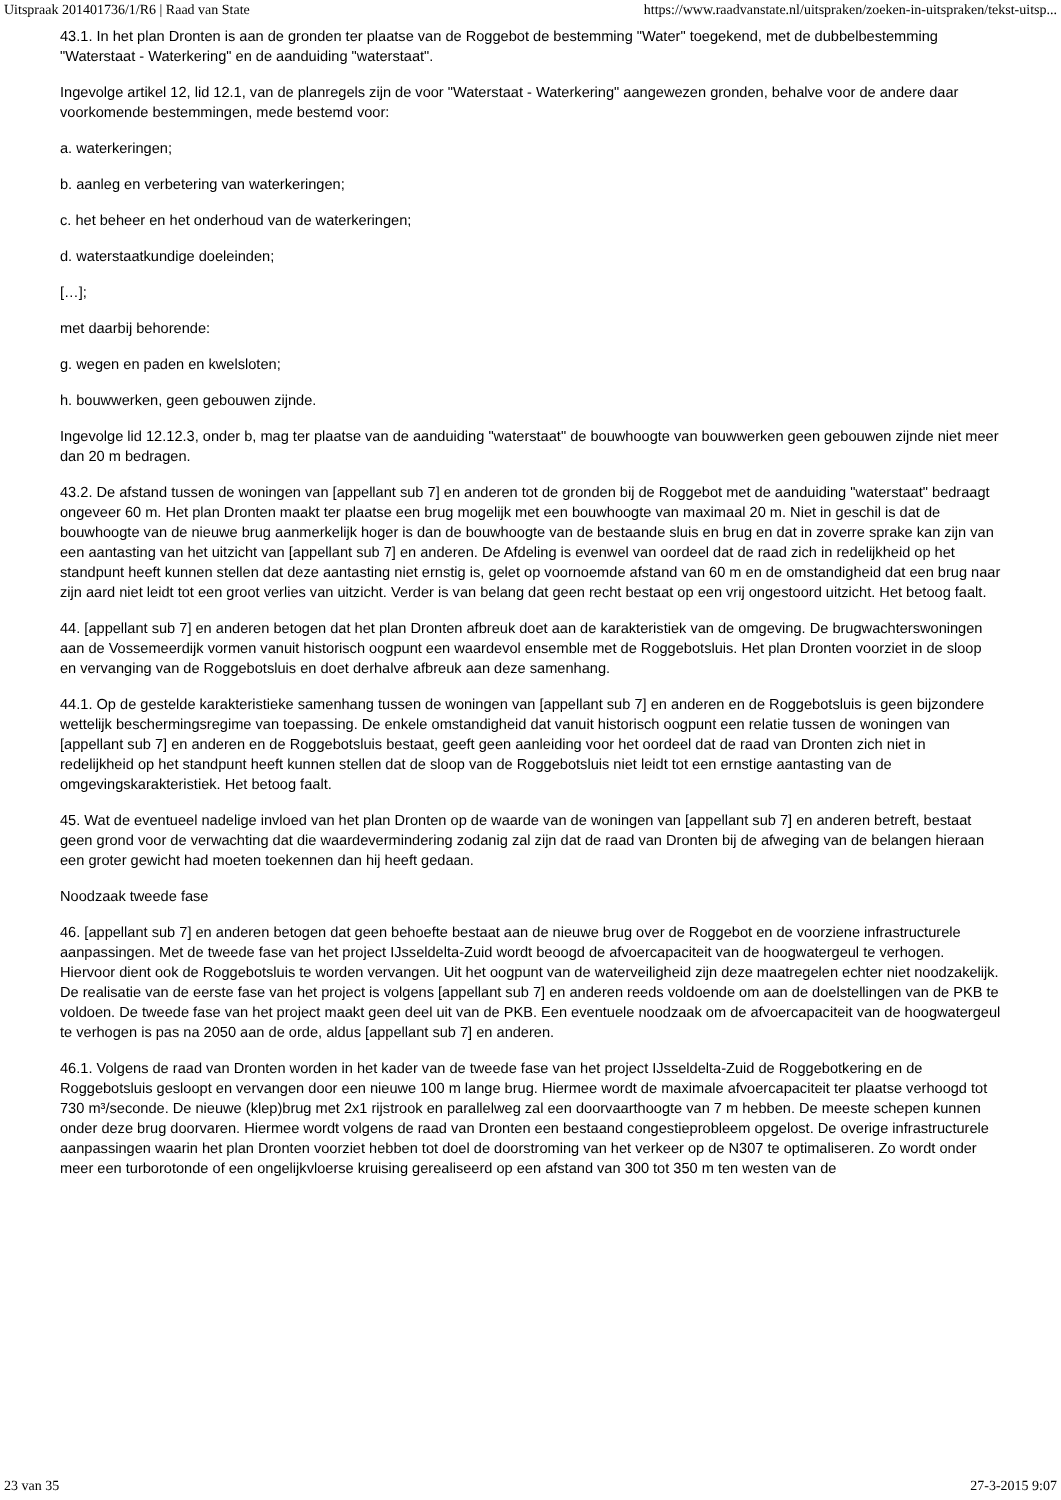Uitspraak 201401736/1/R6 | Raad van State https://www.raadvanstate.nl/uitspraken/zoeken-in-uitspraken/tekst-uitsp...
43.1. In het plan Dronten is aan de gronden ter plaatse van de Roggebot de bestemming "Water" toegekend, met de dubbelbestemming "Waterstaat - Waterkering" en de aanduiding "waterstaat".
Ingevolge artikel 12, lid 12.1, van de planregels zijn de voor "Waterstaat - Waterkering" aangewezen gronden, behalve voor de andere daar voorkomende bestemmingen, mede bestemd voor:
a. waterkeringen;
b. aanleg en verbetering van waterkeringen;
c. het beheer en het onderhoud van de waterkeringen;
d. waterstaatkundige doeleinden;
[…];
met daarbij behorende:
g. wegen en paden en kwelsloten;
h. bouwwerken, geen gebouwen zijnde.
Ingevolge lid 12.12.3, onder b, mag ter plaatse van de aanduiding "waterstaat" de bouwhoogte van bouwwerken geen gebouwen zijnde niet meer dan 20 m bedragen.
43.2. De afstand tussen de woningen van [appellant sub 7] en anderen tot de gronden bij de Roggebot met de aanduiding "waterstaat" bedraagt ongeveer 60 m. Het plan Dronten maakt ter plaatse een brug mogelijk met een bouwhoogte van maximaal 20 m. Niet in geschil is dat de bouwhoogte van de nieuwe brug aanmerkelijk hoger is dan de bouwhoogte van de bestaande sluis en brug en dat in zoverre sprake kan zijn van een aantasting van het uitzicht van [appellant sub 7] en anderen. De Afdeling is evenwel van oordeel dat de raad zich in redelijkheid op het standpunt heeft kunnen stellen dat deze aantasting niet ernstig is, gelet op voornoemde afstand van 60 m en de omstandigheid dat een brug naar zijn aard niet leidt tot een groot verlies van uitzicht. Verder is van belang dat geen recht bestaat op een vrij ongestoord uitzicht. Het betoog faalt.
44. [appellant sub 7] en anderen betogen dat het plan Dronten afbreuk doet aan de karakteristiek van de omgeving. De brugwachterswoningen aan de Vossemeerdijk vormen vanuit historisch oogpunt een waardevol ensemble met de Roggebotsluis. Het plan Dronten voorziet in de sloop en vervanging van de Roggebotsluis en doet derhalve afbreuk aan deze samenhang.
44.1. Op de gestelde karakteristieke samenhang tussen de woningen van [appellant sub 7] en anderen en de Roggebotsluis is geen bijzondere wettelijk beschermingsregime van toepassing. De enkele omstandigheid dat vanuit historisch oogpunt een relatie tussen de woningen van [appellant sub 7] en anderen en de Roggebotsluis bestaat, geeft geen aanleiding voor het oordeel dat de raad van Dronten zich niet in redelijkheid op het standpunt heeft kunnen stellen dat de sloop van de Roggebotsluis niet leidt tot een ernstige aantasting van de omgevingskarakteristiek. Het betoog faalt.
45. Wat de eventueel nadelige invloed van het plan Dronten op de waarde van de woningen van [appellant sub 7] en anderen betreft, bestaat geen grond voor de verwachting dat die waardevermindering zodanig zal zijn dat de raad van Dronten bij de afweging van de belangen hieraan een groter gewicht had moeten toekennen dan hij heeft gedaan.
Noodzaak tweede fase
46. [appellant sub 7] en anderen betogen dat geen behoefte bestaat aan de nieuwe brug over de Roggebot en de voorziene infrastructurele aanpassingen. Met de tweede fase van het project IJsseldelta-Zuid wordt beoogd de afvoercapaciteit van de hoogwatergeul te verhogen. Hiervoor dient ook de Roggebotsluis te worden vervangen. Uit het oogpunt van de waterveiligheid zijn deze maatregelen echter niet noodzakelijk. De realisatie van de eerste fase van het project is volgens [appellant sub 7] en anderen reeds voldoende om aan de doelstellingen van de PKB te voldoen. De tweede fase van het project maakt geen deel uit van de PKB. Een eventuele noodzaak om de afvoercapaciteit van de hoogwatergeul te verhogen is pas na 2050 aan de orde, aldus [appellant sub 7] en anderen.
46.1. Volgens de raad van Dronten worden in het kader van de tweede fase van het project IJsseldelta-Zuid de Roggebotkering en de Roggebotsluis gesloopt en vervangen door een nieuwe 100 m lange brug. Hiermee wordt de maximale afvoercapaciteit ter plaatse verhoogd tot 730 m³/seconde. De nieuwe (klep)brug met 2x1 rijstrook en parallelweg zal een doorvaarthoogte van 7 m hebben. De meeste schepen kunnen onder deze brug doorvaren. Hiermee wordt volgens de raad van Dronten een bestaand congestieprobleem opgelost. De overige infrastructurele aanpassingen waarin het plan Dronten voorziet hebben tot doel de doorstroming van het verkeer op de N307 te optimaliseren. Zo wordt onder meer een turborotonde of een ongelijkvloerse kruising gerealiseerd op een afstand van 300 tot 350 m ten westen van de
23 van 35 27-3-2015 9:07